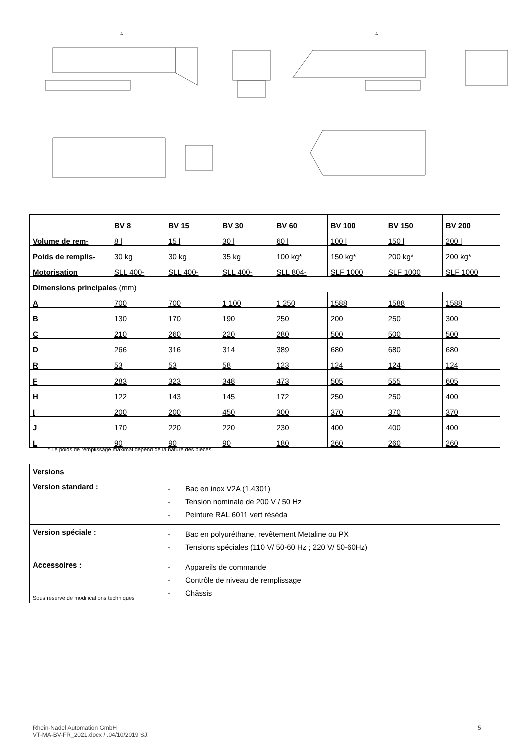A
A
| | BV 8 | BV 15 | BV 30 | BV 60 | BV 100 | BV 150 | BV 200 |
| --- | --- | --- | --- | --- | --- | --- | --- |
| Volume de rem- | 8 l | 15 l | 30 l | 60 l | 100 l | 150 l | 200 l |
| Poids de remplis- | 30 kg | 30 kg | 35 kg | 100 kg* | 150 kg* | 200 kg* | 200 kg* |
| Motorisation | SLL 400- | SLL 400- | SLL 400- | SLL 804- | SLF 1000 | SLF 1000 | SLF 1000 |
| Dimensions principales (mm) | | | | | | | |
| A | 700 | 700 | 1 100 | 1 250 | 1588 | 1588 | 1588 |
| B | 130 | 170 | 190 | 250 | 200 | 250 | 300 |
| C | 210 | 260 | 220 | 280 | 500 | 500 | 500 |
| D | 266 | 316 | 314 | 389 | 680 | 680 | 680 |
| R | 53 | 53 | 58 | 123 | 124 | 124 | 124 |
| F | 283 | 323 | 348 | 473 | 505 | 555 | 605 |
| H | 122 | 143 | 145 | 172 | 250 | 250 | 400 |
| I | 200 | 200 | 450 | 300 | 370 | 370 | 370 |
| J | 170 | 220 | 220 | 230 | 400 | 400 | 400 |
| L | 90 | 90 | 90 | 180 | 260 | 260 | 260 |
* Le poids de remplissage maximal dépend de la nature des pièces.
| Versions | |
| Version standard : | - Bac en inox V2A (1.4301) - Tension nominale de 200 V / 50 Hz - Peinture RAL 6011 vert réséda |
| Version spéciale : | - Bac en polyuréthane, revêtement Metaline ou PX - Tensions spéciales (110 V/ 50-60 Hz ; 220 V/ 50-60Hz) |
| Accessoires : | - Appareils de commande - Contrôle de niveau de remplissage - Châssis |
Sous réserve de modifications techniques
Rhein-Nadel Automation GmbH
VT-MA-BV-FR_2021.docx / .04/10/2019 SJ.
5